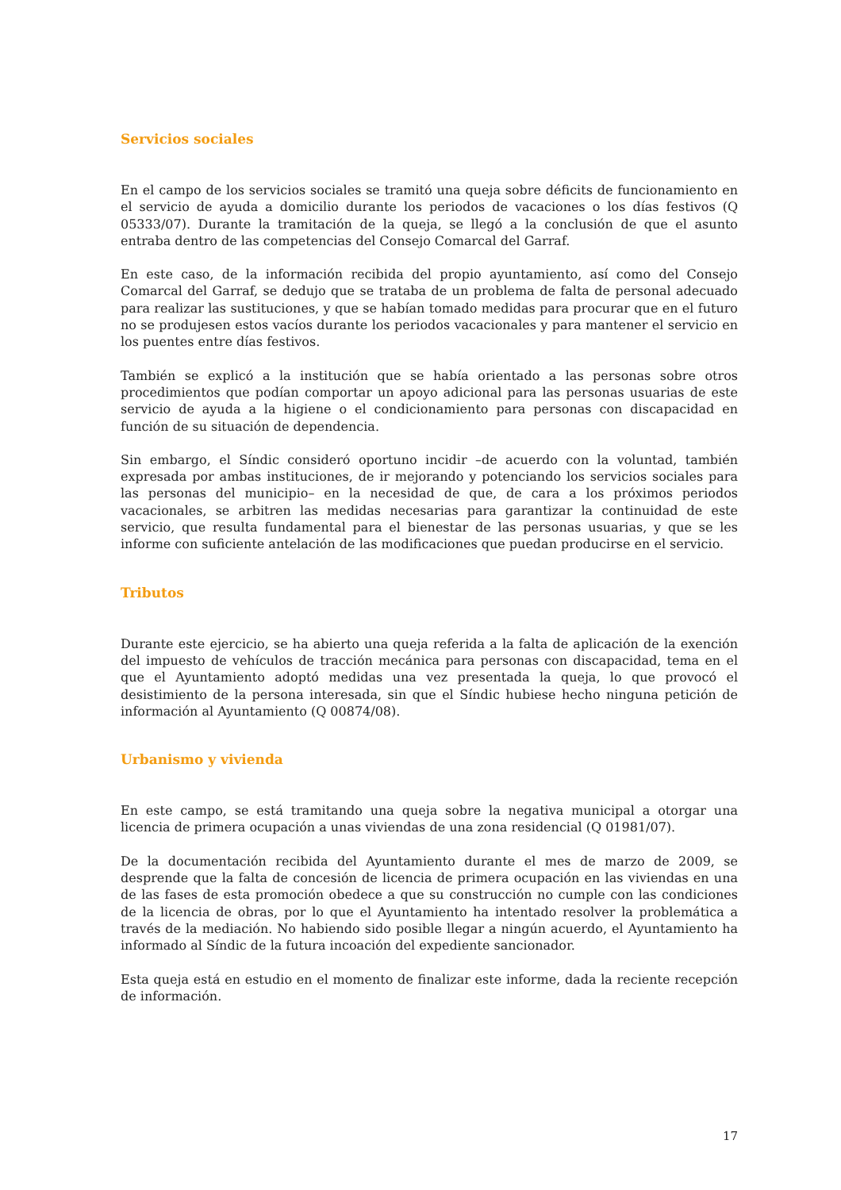Servicios sociales
En el campo de los servicios sociales se tramitó una queja sobre déficits de funcionamiento en el servicio de ayuda a domicilio durante los periodos de vacaciones o los días festivos (Q 05333/07). Durante la tramitación de la queja, se llegó a la conclusión de que el asunto entraba dentro de las competencias del Consejo Comarcal del Garraf.
En este caso, de la información recibida del propio ayuntamiento, así como del Consejo Comarcal del Garraf, se dedujo que se trataba de un problema de falta de personal adecuado para realizar las sustituciones, y que se habían tomado medidas para procurar que en el futuro no se produjesen estos vacíos durante los periodos vacacionales y para mantener el servicio en los puentes entre días festivos.
También se explicó a la institución que se había orientado a las personas sobre otros procedimientos que podían comportar un apoyo adicional para las personas usuarias de este servicio de ayuda a la higiene o el condicionamiento para personas con discapacidad en función de su situación de dependencia.
Sin embargo, el Síndic consideró oportuno incidir –de acuerdo con la voluntad, también expresada por ambas instituciones, de ir mejorando y potenciando los servicios sociales para las personas del municipio– en la necesidad de que, de cara a los próximos periodos vacacionales, se arbitren las medidas necesarias para garantizar la continuidad de este servicio, que resulta fundamental para el bienestar de las personas usuarias, y que se les informe con suficiente antelación de las modificaciones que puedan producirse en el servicio.
Tributos
Durante este ejercicio, se ha abierto una queja referida a la falta de aplicación de la exención del impuesto de vehículos de tracción mecánica para personas con discapacidad, tema en el que el Ayuntamiento adoptó medidas una vez presentada la queja, lo que provocó el desistimiento de la persona interesada, sin que el Síndic hubiese hecho ninguna petición de información al Ayuntamiento (Q 00874/08).
Urbanismo y vivienda
En este campo, se está tramitando una queja sobre la negativa municipal a otorgar una licencia de primera ocupación a unas viviendas de una zona residencial (Q 01981/07).
De la documentación recibida del Ayuntamiento durante el mes de marzo de 2009, se desprende que la falta de concesión de licencia de primera ocupación en las viviendas en una de las fases de esta promoción obedece a que su construcción no cumple con las condiciones de la licencia de obras, por lo que el Ayuntamiento ha intentado resolver la problemática a través de la mediación. No habiendo sido posible llegar a ningún acuerdo, el Ayuntamiento ha informado al Síndic de la futura incoación del expediente sancionador.
Esta queja está en estudio en el momento de finalizar este informe, dada la reciente recepción de información.
17